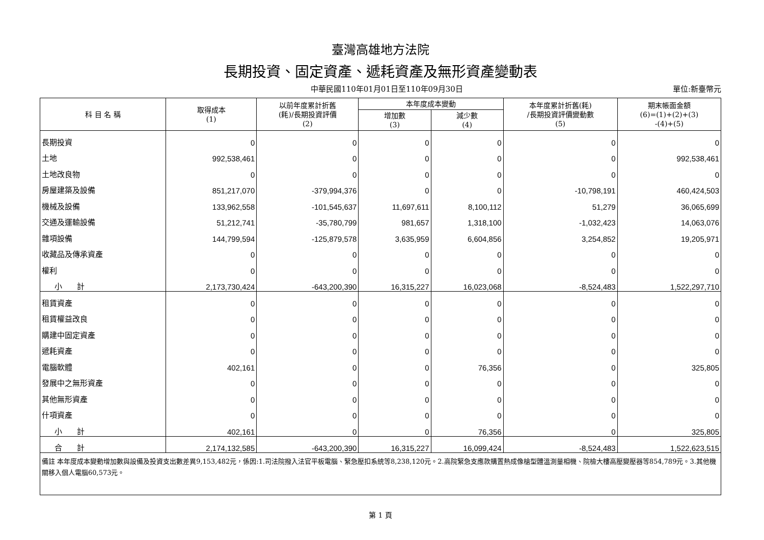臺灣高雄地方法院
長期投資、固定資產、遞耗資產及無形資產變動表
中華民國110年01月01日至110年09月30日 單位:新臺幣元
| 科 目 名 稱 | 取得成本 (1) | 以前年度累計折舊 (耗)/長期投資評價 (2) | 本年度成本變動 | | 本年度累計折舊(耗) /長期投資評價變動數 (5) | 期末帳面金額 (6)=(1)+(2)+(3) -(4)+(5) |
| --- | --- | --- | --- | --- | --- | --- |
| | | | 增加數 (3) | 減少數 (4) | | |
| 長期投資 | 0 | 0 | 0 | 0 | 0 | 0 |
| 土地 | 992,538,461 | 0 | 0 | 0 | 0 | 992,538,461 |
| 土地改良物 | 0 | 0 | 0 | 0 | 0 | 0 |
| 房屋建築及設備 | 851,217,070 | -379,994,376 | 0 | 0 | -10,798,191 | 460,424,503 |
| 機械及設備 | 133,962,558 | -101,545,637 | 11,697,611 | 8,100,112 | 51,279 | 36,065,699 |
| 交通及運輸設備 | 51,212,741 | -35,780,799 | 981,657 | 1,318,100 | -1,032,423 | 14,063,076 |
| 雜項設備 | 144,799,594 | -125,879,578 | 3,635,959 | 6,604,856 | 3,254,852 | 19,205,971 |
| 收藏品及傳承資產 | 0 | 0 | 0 | 0 | 0 | 0 |
| 權利 | 0 | 0 | 0 | 0 | 0 | 0 |
| 小 計 | 2,173,730,424 | -643,200,390 | 16,315,227 | 16,023,068 | -8,524,483 | 1,522,297,710 |
| 租賃資產 | 0 | 0 | 0 | 0 | 0 | 0 |
| 租賃權益改良 | 0 | 0 | 0 | 0 | 0 | 0 |
| 購建中固定資產 | 0 | 0 | 0 | 0 | 0 | 0 |
| 遞耗資產 | 0 | 0 | 0 | 0 | 0 | 0 |
| 電腦軟體 | 402,161 | 0 | 0 | 76,356 | 0 | 325,805 |
| 發展中之無形資產 | 0 | 0 | 0 | 0 | 0 | 0 |
| 其他無形資產 | 0 | 0 | 0 | 0 | 0 | 0 |
| 什項資產 | 0 | 0 | 0 | 0 | 0 | 0 |
| 小 計 | 402,161 | 0 | 0 | 76,356 | 0 | 325,805 |
| 合 計 | 2,174,132,585 | -643,200,390 | 16,315,227 | 16,099,424 | -8,524,483 | 1,522,623,515 |
| 備註 本年度成本變動增加數與設備及投資支出數差異9,153,482元，係因:1.司法院撥入法官平板電腦、緊急壓扣系統等8,238,120元。2.高院緊急支應款購置熱成像槍型體溫測量相機、院檢大樓高壓變壓器等854,789元。3.其他機關移入個人電腦60,573元。 | | | | | | |
第 1 頁